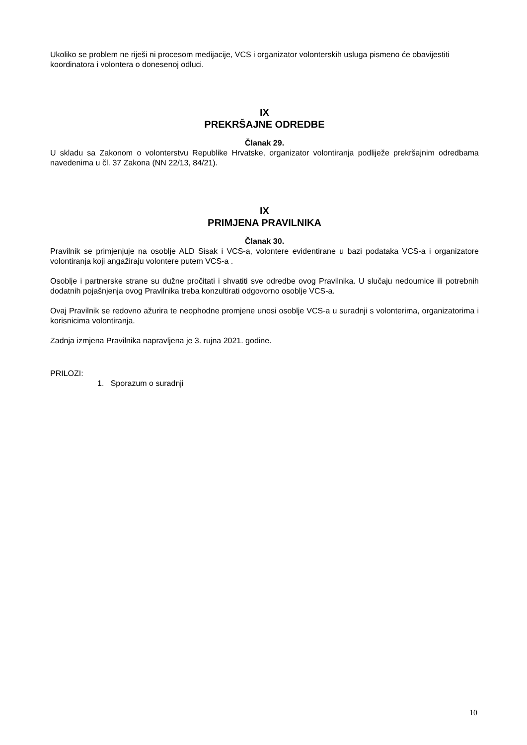Ukoliko se problem ne riješi ni procesom medijacije, VCS i organizator volonterskih usluga pismeno će obavijestiti koordinatora i volontera o donesenoj odluci.
IX
PREKRŠAJNE ODREDBE
Članak 29.
U skladu sa Zakonom o volonterstvu Republike Hrvatske, organizator volontiranja podliježe prekršajnim odredbama navedenima u čl. 37 Zakona (NN 22/13, 84/21).
IX
PRIMJENA PRAVILNIKA
Članak 30.
Pravilnik se primjenjuje na osoblje ALD Sisak i VCS-a, volontere evidentirane u bazi podataka VCS-a i organizatore volontiranja koji angažiraju volontere putem VCS-a .
Osoblje i partnerske strane su dužne pročitati i shvatiti sve odredbe ovog Pravilnika. U slučaju nedoumice ili potrebnih dodatnih pojašnjenja ovog Pravilnika treba konzultirati odgovorno osoblje VCS-a.
Ovaj Pravilnik se redovno ažurira te neophodne promjene unosi osoblje VCS-a u suradnji s volonterima, organizatorima i korisnicima volontiranja.
Zadnja izmjena Pravilnika napravljena je 3. rujna 2021. godine.
PRILOZI:
1. Sporazum o suradnji
10